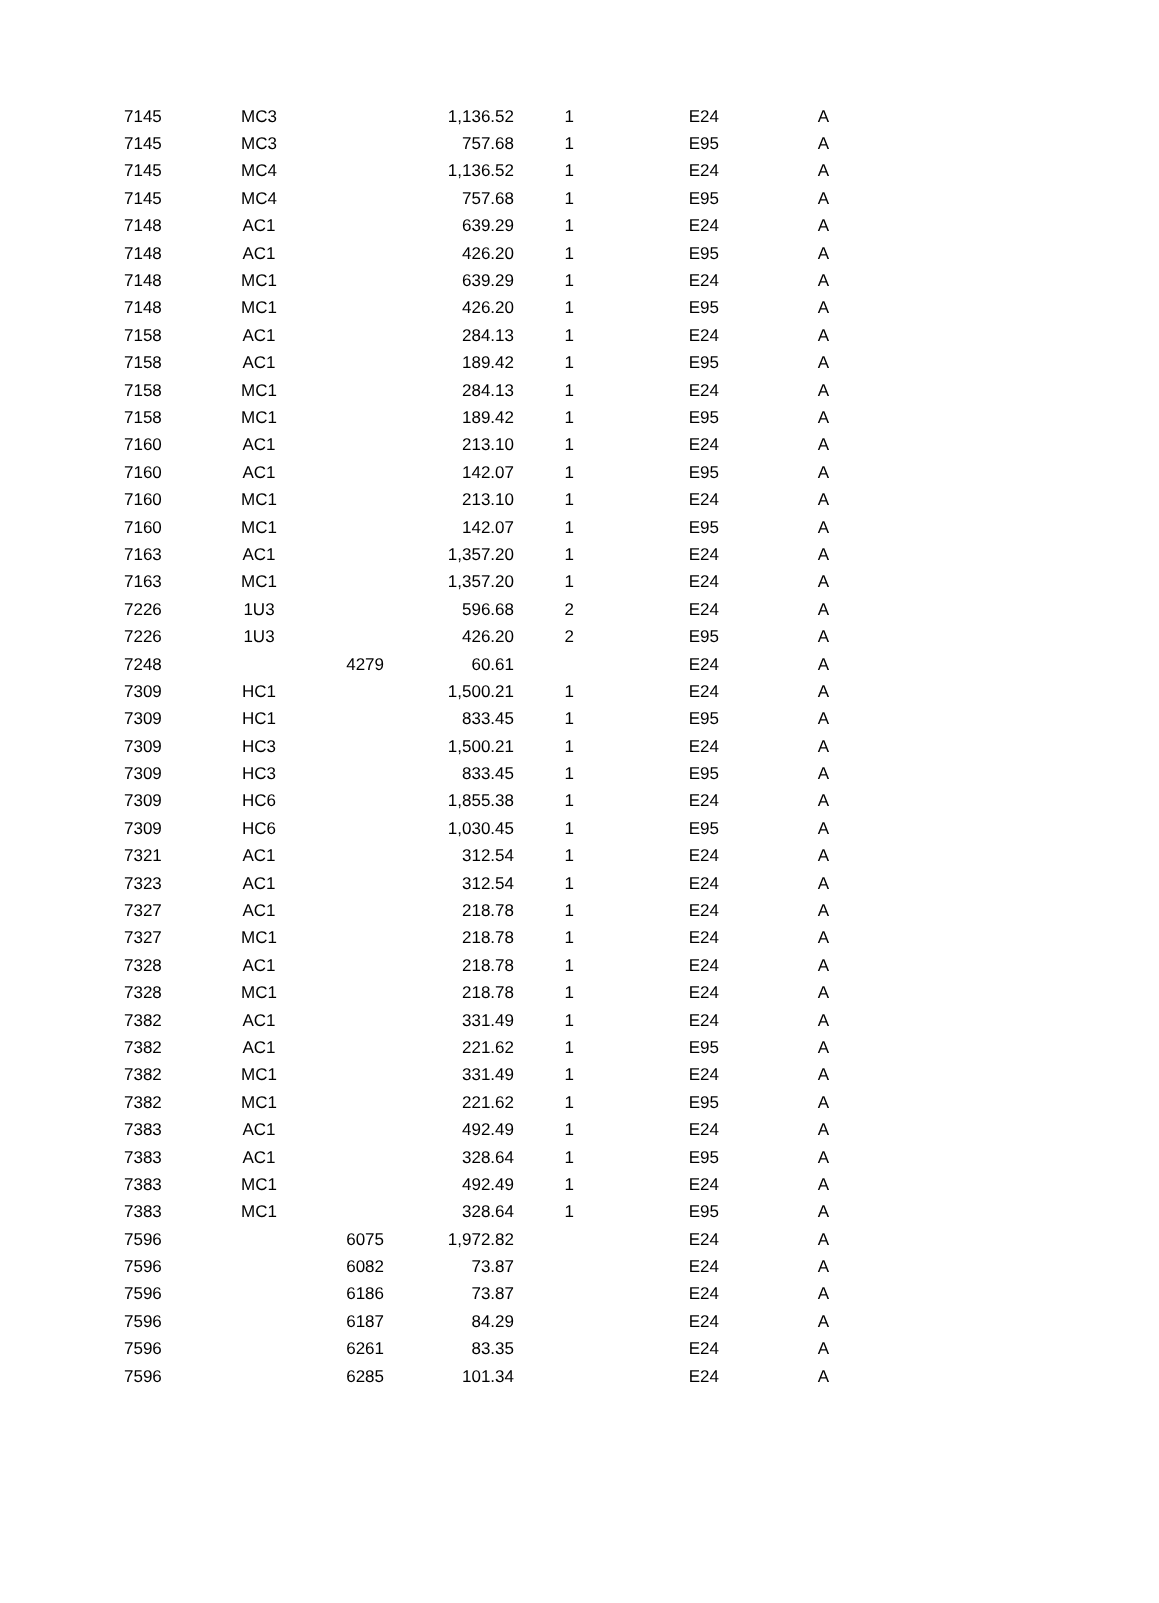| 7145 | MC3 | | 1,136.52 | 1 | E24 | A |
| 7145 | MC3 | | 757.68 | 1 | E95 | A |
| 7145 | MC4 | | 1,136.52 | 1 | E24 | A |
| 7145 | MC4 | | 757.68 | 1 | E95 | A |
| 7148 | AC1 | | 639.29 | 1 | E24 | A |
| 7148 | AC1 | | 426.20 | 1 | E95 | A |
| 7148 | MC1 | | 639.29 | 1 | E24 | A |
| 7148 | MC1 | | 426.20 | 1 | E95 | A |
| 7158 | AC1 | | 284.13 | 1 | E24 | A |
| 7158 | AC1 | | 189.42 | 1 | E95 | A |
| 7158 | MC1 | | 284.13 | 1 | E24 | A |
| 7158 | MC1 | | 189.42 | 1 | E95 | A |
| 7160 | AC1 | | 213.10 | 1 | E24 | A |
| 7160 | AC1 | | 142.07 | 1 | E95 | A |
| 7160 | MC1 | | 213.10 | 1 | E24 | A |
| 7160 | MC1 | | 142.07 | 1 | E95 | A |
| 7163 | AC1 | | 1,357.20 | 1 | E24 | A |
| 7163 | MC1 | | 1,357.20 | 1 | E24 | A |
| 7226 | 1U3 | | 596.68 | 2 | E24 | A |
| 7226 | 1U3 | | 426.20 | 2 | E95 | A |
| 7248 | | 4279 | 60.61 | | E24 | A |
| 7309 | HC1 | | 1,500.21 | 1 | E24 | A |
| 7309 | HC1 | | 833.45 | 1 | E95 | A |
| 7309 | HC3 | | 1,500.21 | 1 | E24 | A |
| 7309 | HC3 | | 833.45 | 1 | E95 | A |
| 7309 | HC6 | | 1,855.38 | 1 | E24 | A |
| 7309 | HC6 | | 1,030.45 | 1 | E95 | A |
| 7321 | AC1 | | 312.54 | 1 | E24 | A |
| 7323 | AC1 | | 312.54 | 1 | E24 | A |
| 7327 | AC1 | | 218.78 | 1 | E24 | A |
| 7327 | MC1 | | 218.78 | 1 | E24 | A |
| 7328 | AC1 | | 218.78 | 1 | E24 | A |
| 7328 | MC1 | | 218.78 | 1 | E24 | A |
| 7382 | AC1 | | 331.49 | 1 | E24 | A |
| 7382 | AC1 | | 221.62 | 1 | E95 | A |
| 7382 | MC1 | | 331.49 | 1 | E24 | A |
| 7382 | MC1 | | 221.62 | 1 | E95 | A |
| 7383 | AC1 | | 492.49 | 1 | E24 | A |
| 7383 | AC1 | | 328.64 | 1 | E95 | A |
| 7383 | MC1 | | 492.49 | 1 | E24 | A |
| 7383 | MC1 | | 328.64 | 1 | E95 | A |
| 7596 | | 6075 | 1,972.82 | | E24 | A |
| 7596 | | 6082 | 73.87 | | E24 | A |
| 7596 | | 6186 | 73.87 | | E24 | A |
| 7596 | | 6187 | 84.29 | | E24 | A |
| 7596 | | 6261 | 83.35 | | E24 | A |
| 7596 | | 6285 | 101.34 | | E24 | A |